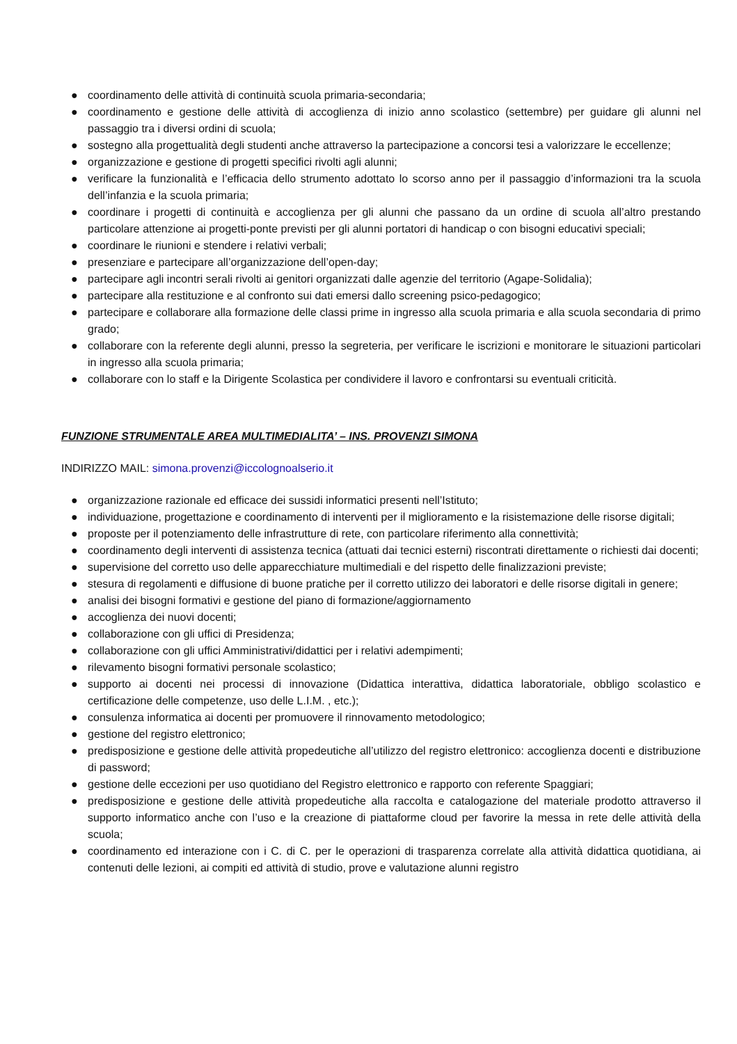● coordinamento delle attività di continuità scuola primaria-secondaria;
● coordinamento e gestione delle attività di accoglienza di inizio anno scolastico (settembre) per guidare gli alunni nel passaggio tra i diversi ordini di scuola;
● sostegno alla progettualità degli studenti anche attraverso la partecipazione a concorsi tesi a valorizzare le eccellenze;
● organizzazione e gestione di progetti specifici rivolti agli alunni;
● verificare la funzionalità e l’efficacia dello strumento adottato lo scorso anno per il passaggio d’informazioni tra la scuola dell’infanzia e la scuola primaria;
● coordinare i progetti di continuità e accoglienza per gli alunni che passano da un ordine di scuola all’altro prestando particolare attenzione ai progetti-ponte previsti per gli alunni portatori di handicap o con bisogni educativi speciali;
● coordinare le riunioni e stendere i relativi verbali;
● presenziare e partecipare all’organizzazione dell’open-day;
● partecipare agli incontri serali rivolti ai genitori organizzati dalle agenzie del territorio (Agape-Solidalia);
● partecipare alla restituzione e al confronto sui dati emersi dallo screening psico-pedagogico;
● partecipare e collaborare alla formazione delle classi prime in ingresso alla scuola primaria e alla scuola secondaria di primo grado;
● collaborare con la referente degli alunni, presso la segreteria, per verificare le iscrizioni e monitorare le situazioni particolari in ingresso alla scuola primaria;
● collaborare con lo staff e la Dirigente Scolastica per condividere il lavoro e confrontarsi su eventuali criticità.
FUNZIONE STRUMENTALE AREA MULTIMEDIALITA’ – INS. PROVENZI SIMONA
INDIRIZZO MAIL: simona.provenzi@iccolognoalserio.it
● organizzazione razionale ed efficace dei sussidi informatici presenti nell’Istituto;
● individuazione, progettazione e coordinamento di interventi per il miglioramento e la risistemazione delle risorse digitali;
● proposte per il potenziamento delle infrastrutture di rete, con particolare riferimento alla connettività;
● coordinamento degli interventi di assistenza tecnica (attuati dai tecnici esterni) riscontrati direttamente o richiesti dai docenti;
● supervisione del corretto uso delle apparecchiature multimediali e del rispetto delle finalizzazioni previste;
● stesura di regolamenti e diffusione di buone pratiche per il corretto utilizzo dei laboratori e delle risorse digitali in genere;
● analisi dei bisogni formativi e gestione del piano di formazione/aggiornamento
● accoglienza dei nuovi docenti;
● collaborazione con gli uffici di Presidenza;
● collaborazione con gli uffici Amministrativi/didattici per i relativi adempimenti;
● rilevamento bisogni formativi personale scolastico;
● supporto ai docenti nei processi di innovazione (Didattica interattiva, didattica laboratoriale, obbligo scolastico e certificazione delle competenze, uso delle L.I.M. , etc.);
● consulenza informatica ai docenti per promuovere il rinnovamento metodologico;
● gestione del registro elettronico;
● predisposizione e gestione delle attività propedeutiche all’utilizzo del registro elettronico: accoglienza docenti e distribuzione di password;
● gestione delle eccezioni per uso quotidiano del Registro elettronico e rapporto con referente Spaggiari;
● predisposizione e gestione delle attività propedeutiche alla raccolta e catalogazione del materiale prodotto attraverso il supporto informatico anche con l’uso e la creazione di piattaforme cloud per favorire la messa in rete delle attività della scuola;
● coordinamento ed interazione con i C. di C. per le operazioni di trasparenza correlate alla attività didattica quotidiana, ai contenuti delle lezioni, ai compiti ed attività di studio, prove e valutazione alunni registro